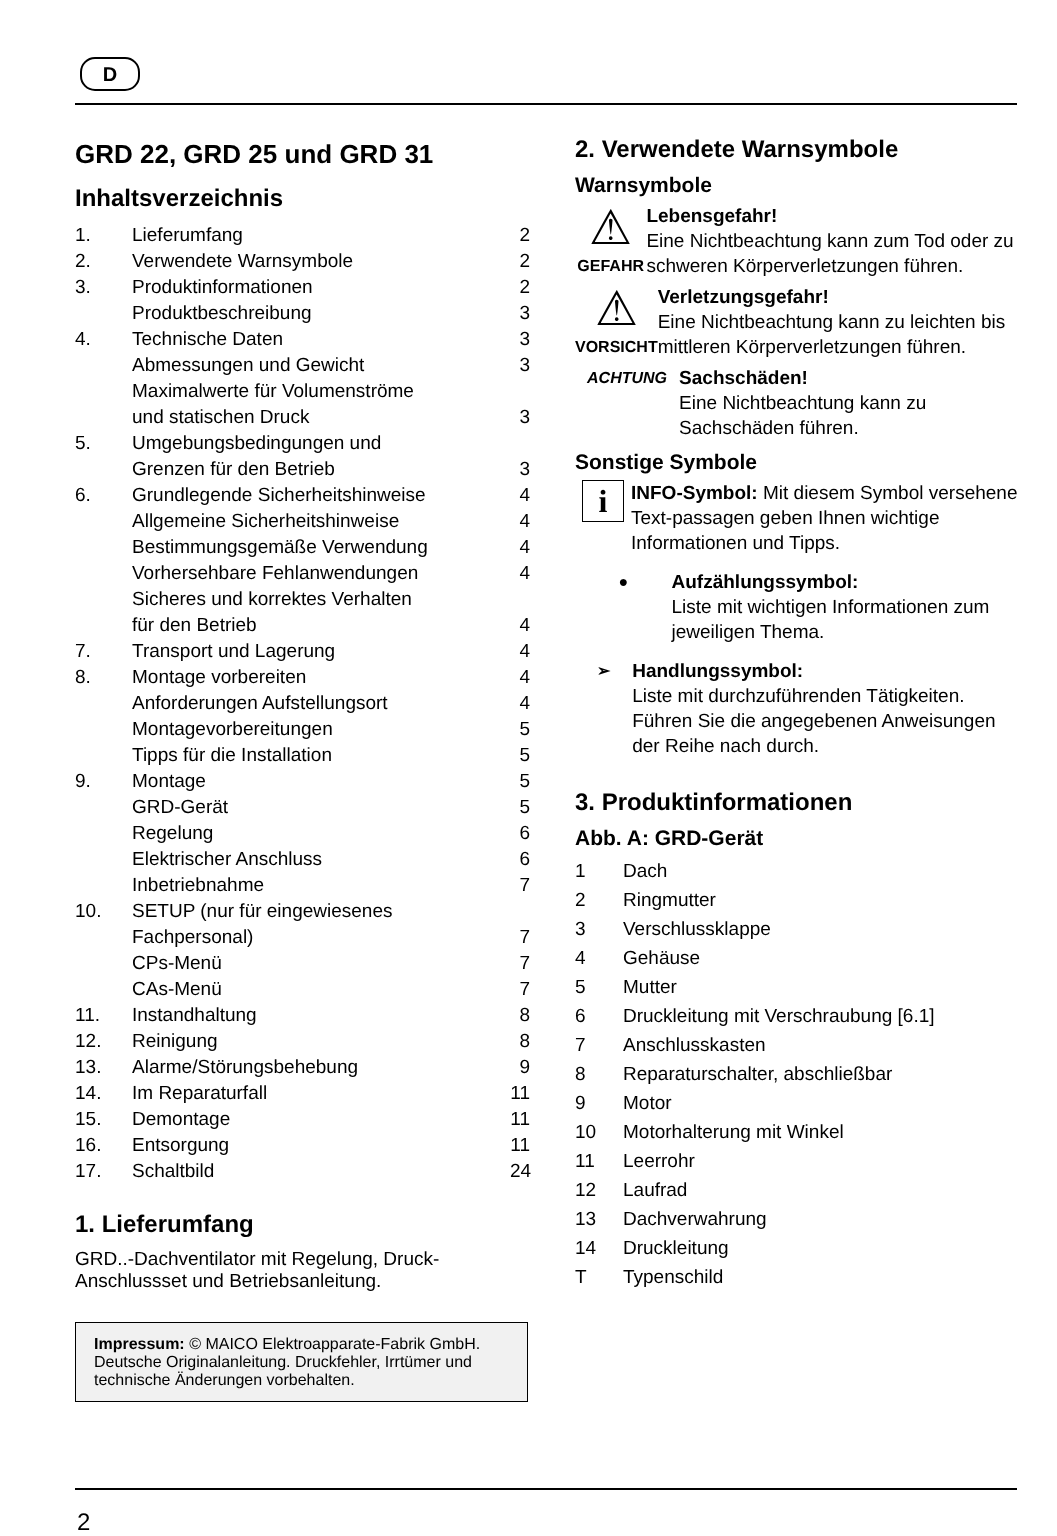D
GRD 22, GRD 25 und GRD 31
Inhaltsverzeichnis
1. Lieferumfang 2
2. Verwendete Warnsymbole 2
3. Produktinformationen 2
Produktbeschreibung 3
4. Technische Daten 3
Abmessungen und Gewicht 3
Maximalwerte für Volumenströme
und statischen Druck
3
5. Umgebungsbedingungen und
Grenzen für den Betrieb
3
6. Grundlegende Sicherheitshinweise 4
Allgemeine Sicherheitshinweise 4
Bestimmungsgemäße Verwendung 4
Vorhersehbare Fehlanwendungen 4
Sicheres und korrektes Verhalten
für den Betrieb
4
7. Transport und Lagerung 4
8. Montage vorbereiten 4
Anforderungen Aufstellungsort 4
Montagevorbereitungen 5
Tipps für die Installation 5
9. Montage 5
GRD-Gerät 5
Regelung 6
Elektrischer Anschluss 6
Inbetriebnahme 7
10. SETUP (nur für eingewiesenes
Fachpersonal)
7
CPs-Menü 7
CAs-Menü 7
11. Instandhaltung 8
12. Reinigung 8
13. Alarme/Störungsbehebung 9
14. Im Reparaturfall 11
15. Demontage 11
16. Entsorgung 11
17. Schaltbild 24
1. Lieferumfang
GRD..-Dachventilator mit Regelung, Druck-Anschlussset und Betriebsanleitung.
Impressum: © MAICO Elektroapparate-Fabrik GmbH. Deutsche Originalanleitung. Druckfehler, Irrtümer und technische Änderungen vorbehalten.
2. Verwendete Warnsymbole
Warnsymbole
⚠
GEFAHR
Lebensgefahr!
Eine Nichtbeachtung kann zum Tod oder zu schweren Körperverletzungen führen.
⚠
VORSICHT
Verletzungsgefahr!
Eine Nichtbeachtung kann zu leichten bis mittleren Körperverletzungen führen.
ACHTUNG
Sachschäden!
Eine Nichtbeachtung kann zu Sachschäden führen.
Sonstige Symbole
i
INFO-Symbol: Mit diesem Symbol versehene Text-passagen geben Ihnen wichtige Informationen und Tipps.
●
Aufzählungssymbol:
Liste mit wichtigen Informationen zum jeweiligen Thema.
➢
Handlungssymbol:
Liste mit durchzuführenden Tätigkeiten. Führen Sie die angegebenen Anweisungen der Reihe nach durch.
3. Produktinformationen
Abb. A: GRD-Gerät
1 Dach
2 Ringmutter
3 Verschlussklappe
4 Gehäuse
5 Mutter
6 Druckleitung mit Verschraubung [6.1]
7 Anschlusskasten
8 Reparaturschalter, abschließbar
9 Motor
10 Motorhalterung mit Winkel
11 Leerrohr
12 Laufrad
13 Dachverwahrung
14 Druckleitung
T Typenschild
2